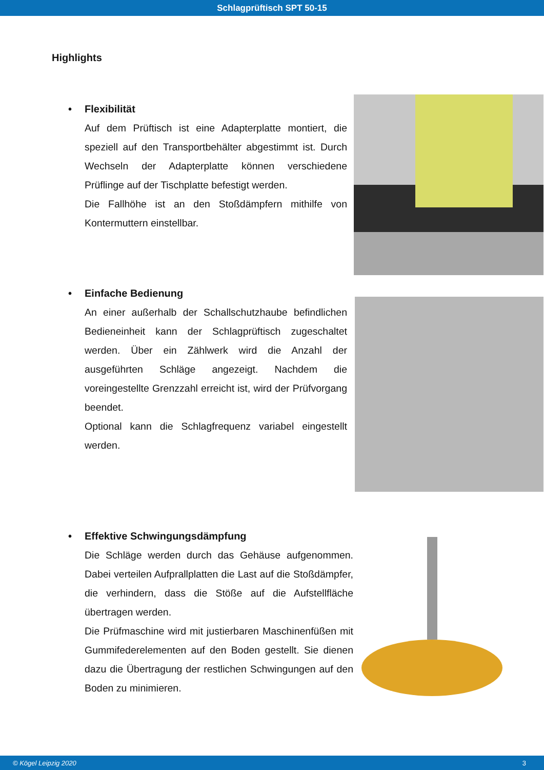Schlagprüftisch SPT 50-15
Highlights
• Flexibilität
Auf dem Prüftisch ist eine Adapterplatte montiert, die speziell auf den Transportbehälter abgestimmt ist. Durch Wechseln der Adapterplatte können verschiedene Prüflinge auf der Tischplatte befestigt werden.
Die Fallhöhe ist an den Stoßdämpfern mithilfe von Kontermuttern einstellbar.
• Einfache Bedienung
An einer außerhalb der Schallschutzhaube befindlichen Bedieneinheit kann der Schlagprüftisch zugeschaltet werden. Über ein Zählwerk wird die Anzahl der ausgeführten Schläge angezeigt. Nachdem die voreingestellte Grenzzahl erreicht ist, wird der Prüfvorgang beendet.
Optional kann die Schlagfrequenz variabel eingestellt werden.
• Effektive Schwingungsdämpfung
Die Schläge werden durch das Gehäuse aufgenommen. Dabei verteilen Aufprallplatten die Last auf die Stoßdämpfer, die verhindern, dass die Stöße auf die Aufstellfläche übertragen werden.
Die Prüfmaschine wird mit justierbaren Maschinenfüßen mit Gummifederelementen auf den Boden gestellt. Sie dienen dazu die Übertragung der restlichen Schwingungen auf den Boden zu minimieren.
© Kögel Leipzig 2020 3